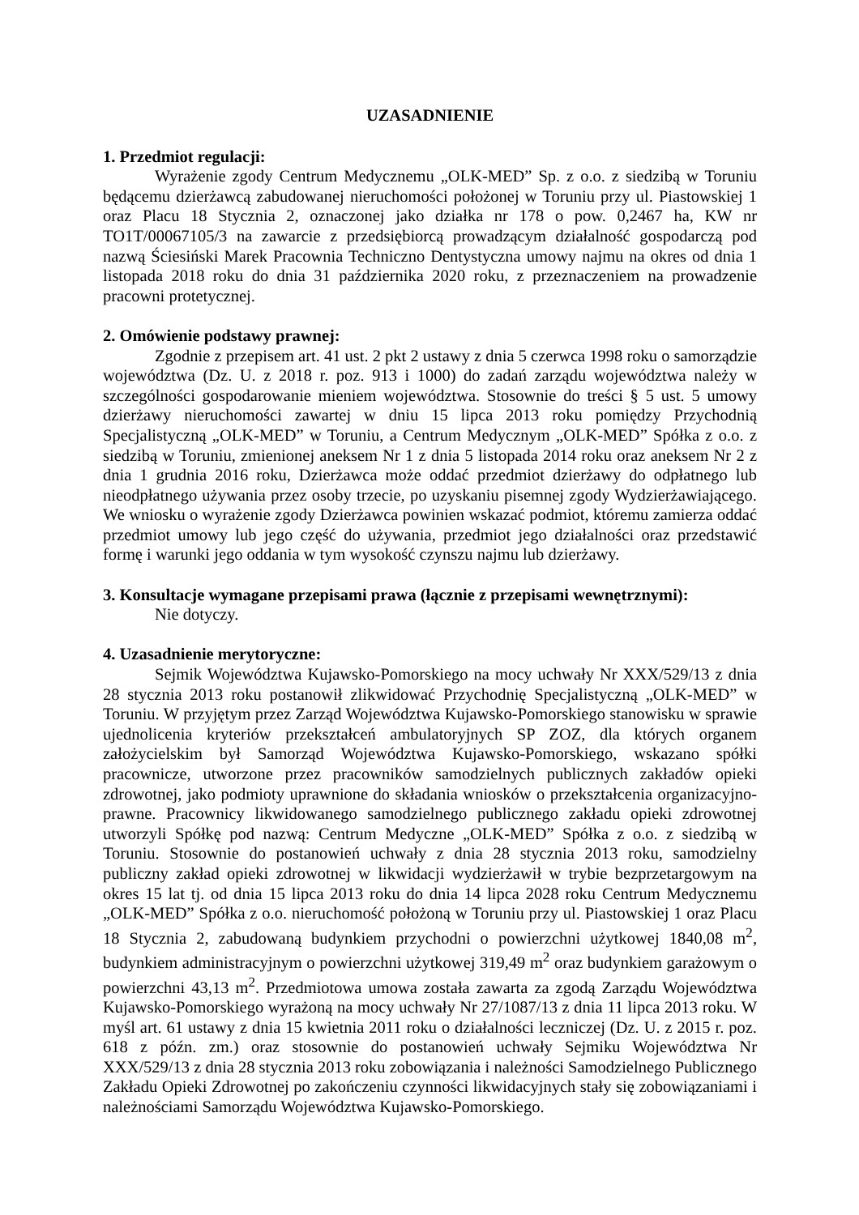UZASADNIENIE
1. Przedmiot regulacji:
Wyrażenie zgody Centrum Medycznemu „OLK-MED” Sp. z o.o. z siedzibą w Toruniu będącemu dzierżawcą zabudowanej nieruchomości położonej w Toruniu przy ul. Piastowskiej 1 oraz Placu 18 Stycznia 2, oznaczonej jako działka nr 178 o pow. 0,2467 ha, KW nr TO1T/00067105/3 na zawarcie z przedsiębiorcą prowadzącym działalność gospodarczą pod nazwą Ściesiński Marek Pracownia Techniczno Dentystyczna umowy najmu na okres od dnia 1 listopada 2018 roku do dnia 31 października 2020 roku, z przeznaczeniem na prowadzenie pracowni protetycznej.
2. Omówienie podstawy prawnej:
Zgodnie z przepisem art. 41 ust. 2 pkt 2 ustawy z dnia 5 czerwca 1998 roku o samorządzie województwa (Dz. U. z 2018 r. poz. 913 i 1000) do zadań zarządu województwa należy w szczególności gospodarowanie mieniem województwa. Stosownie do treści § 5 ust. 5 umowy dzierżawy nieruchomości zawartej w dniu 15 lipca 2013 roku pomiędzy Przychodnią Specjalistyczną „OLK-MED” w Toruniu, a Centrum Medycznym „OLK-MED” Spółka z o.o. z siedzibą w Toruniu, zmienionej aneksem Nr 1 z dnia 5 listopada 2014 roku oraz aneksem Nr 2 z dnia 1 grudnia 2016 roku, Dzierżawca może oddać przedmiot dzierżawy do odpłatnego lub nieodpłatnego używania przez osoby trzecie, po uzyskaniu pisemnej zgody Wydzierżawiającego. We wniosku o wyrażenie zgody Dzierżawca powinien wskazać podmiot, któremu zamierza oddać przedmiot umowy lub jego część do używania, przedmiot jego działalności oraz przedstawić formę i warunki jego oddania w tym wysokość czynszu najmu lub dzierżawy.
3. Konsultacje wymagane przepisami prawa (łącznie z przepisami wewnętrznymi):
Nie dotyczy.
4. Uzasadnienie merytoryczne:
Sejmik Województwa Kujawsko-Pomorskiego na mocy uchwały Nr XXX/529/13 z dnia 28 stycznia 2013 roku postanowił zlikwidować Przychodnię Specjalistyczną „OLK-MED” w Toruniu. W przyjętym przez Zarząd Województwa Kujawsko-Pomorskiego stanowisku w sprawie ujednolicenia kryteriów przekształceń ambulatoryjnych SP ZOZ, dla których organem założycielskim był Samorząd Województwa Kujawsko-Pomorskiego, wskazano spółki pracownicze, utworzone przez pracowników samodzielnych publicznych zakładów opieki zdrowotnej, jako podmioty uprawnione do składania wniosków o przekształcenia organizacyjno-prawne. Pracownicy likwidowanego samodzielnego publicznego zakładu opieki zdrowotnej utworzyli Spółkę pod nazwą: Centrum Medyczne „OLK-MED” Spółka z o.o. z siedzibą w Toruniu. Stosownie do postanowień uchwały z dnia 28 stycznia 2013 roku, samodzielny publiczny zakład opieki zdrowotnej w likwidacji wydzierżawił w trybie bezprzetargowym na okres 15 lat tj. od dnia 15 lipca 2013 roku do dnia 14 lipca 2028 roku Centrum Medycznemu „OLK-MED” Spółka z o.o. nieruchomość położoną w Toruniu przy ul. Piastowskiej 1 oraz Placu 18 Stycznia 2, zabudowaną budynkiem przychodni o powierzchni użytkowej 1840,08 m<sup>2</sup>, budynkiem administracyjnym o powierzchni użytkowej 319,49 m<sup>2</sup> oraz budynkiem garażowym o powierzchni 43,13 m<sup>2</sup>. Przedmiotowa umowa została zawarta za zgodą Zarządu Województwa Kujawsko-Pomorskiego wyrażoną na mocy uchwały Nr 27/1087/13 z dnia 11 lipca 2013 roku. W myśl art. 61 ustawy z dnia 15 kwietnia 2011 roku o działalności leczniczej (Dz. U. z 2015 r. poz. 618 z późn. zm.) oraz stosownie do postanowień uchwały Sejmiku Województwa Nr XXX/529/13 z dnia 28 stycznia 2013 roku zobowiązania i należności Samodzielnego Publicznego Zakładu Opieki Zdrowotnej po zakończeniu czynności likwidacyjnych stały się zobowiązaniami i należnościami Samorządu Województwa Kujawsko-Pomorskiego.